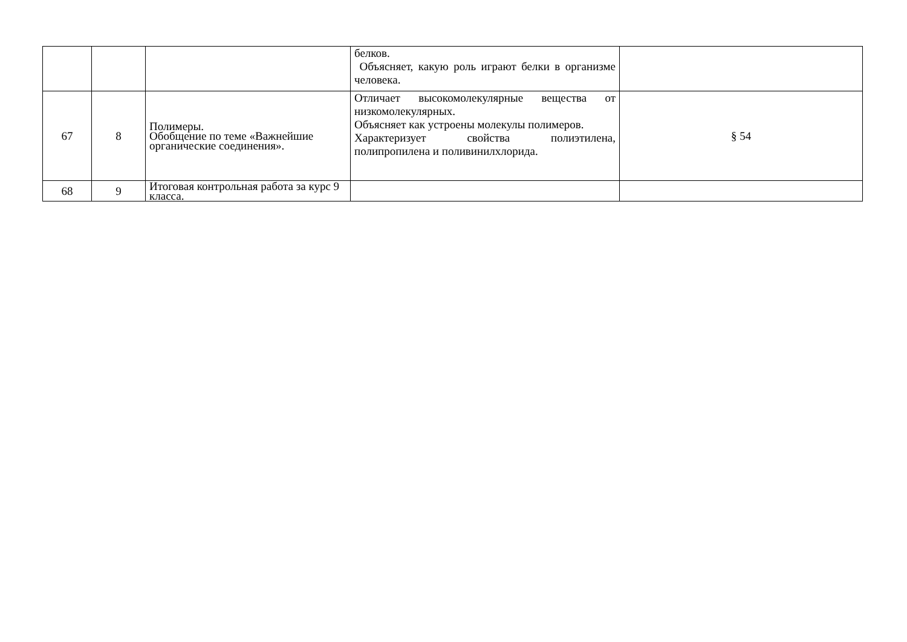| | | | белков. Объясняет, какую роль играют белки в организме человека. | |
| 67 | 8 | Полимеры. Обобщение по теме «Важнейшие органические соединения». | Отличает высокомолекулярные вещества от низкомолекулярных. Объясняет как устроены молекулы полимеров. Характеризует свойства полиэтилена, полипропилена и поливинилхлорида. | § 54 |
| 68 | 9 | Итоговая контрольная работа за курс 9 класса. | | |